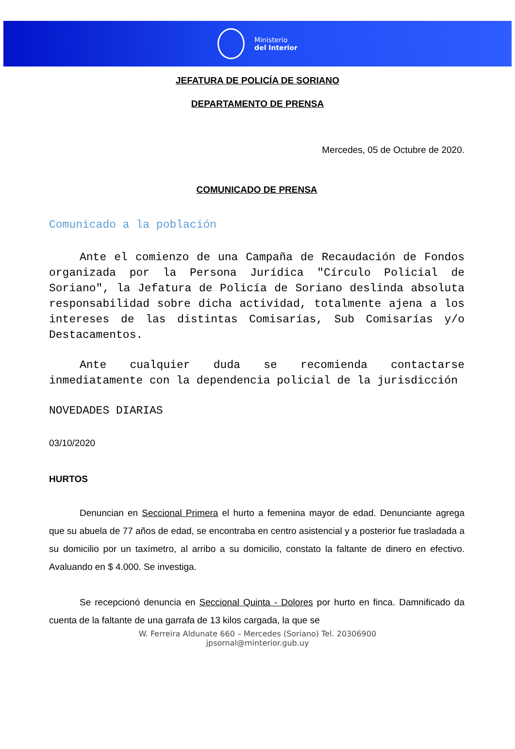Ministerio
del Interior
JEFATURA DE POLICÍA DE SORIANO
DEPARTAMENTO DE PRENSA
Mercedes, 05 de Octubre de 2020.
COMUNICADO DE PRENSA
Comunicado a la población
Ante el comienzo de una Campaña de Recaudación de Fondos organizada por la Persona Jurídica "Círculo Policial de Soriano", la Jefatura de Policía de Soriano deslinda absoluta responsabilidad sobre dicha actividad, totalmente ajena a los intereses de las distintas Comisarías, Sub Comisarías y/o Destacamentos.
Ante cualquier duda se recomienda contactarse inmediatamente con la dependencia policial de la jurisdicción
NOVEDADES DIARIAS
03/10/2020
HURTOS
Denuncian en Seccional Primera el hurto a femenina mayor de edad. Denunciante agrega que su abuela de 77 años de edad, se encontraba en centro asistencial y a posterior fue trasladada a su domicilio por un taxímetro, al arribo a su domicilio, constato la faltante de dinero en efectivo. Avaluando en $ 4.000. Se investiga.
Se recepcionó denuncia en Seccional Quinta - Dolores por hurto en finca. Damnificado da cuenta de la faltante de una garrafa de 13 kilos cargada, la que se
W. Ferreira Aldunate 660 – Mercedes (Soriano) Tel. 20306900
jpsornal@minterior.gub.uy